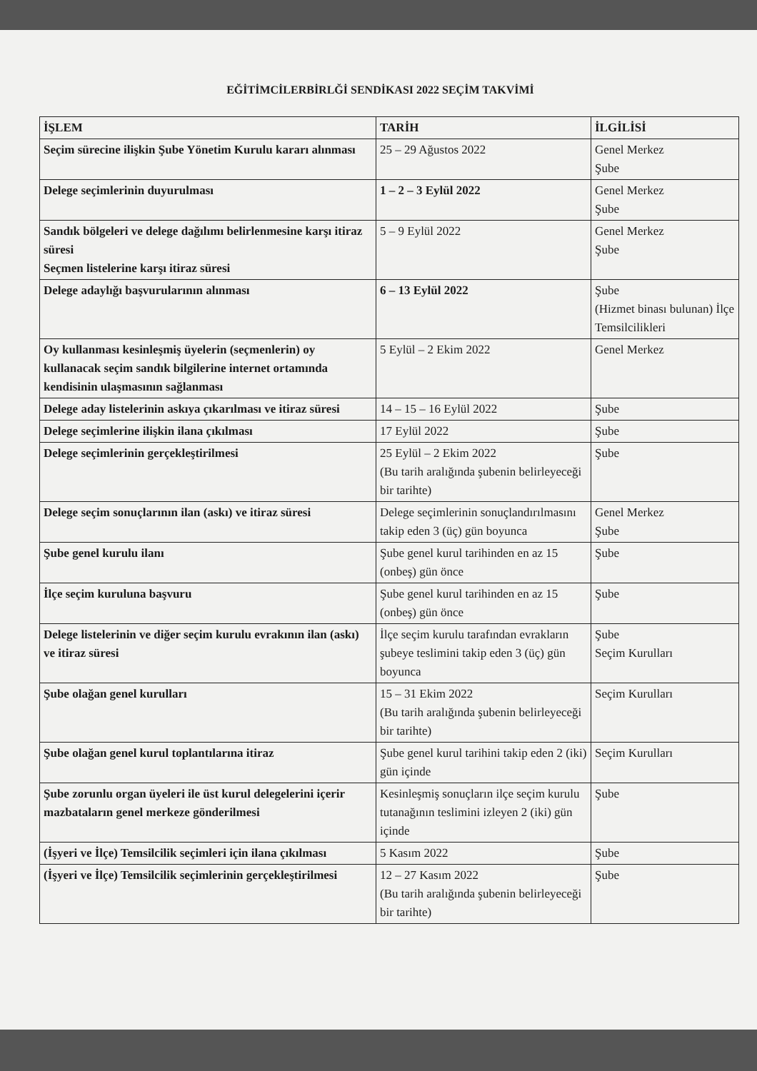EĞİTİMCİLERBİRLĞİ SENDİKASI 2022 SEÇİM TAKVİMİ
| İŞLEM | TARİH | İLGİLİSİ |
| --- | --- | --- |
| Seçim sürecine ilişkin Şube Yönetim Kurulu kararı alınması | 25 – 29 Ağustos 2022 | Genel Merkez Şube |
| Delege seçimlerinin duyurulması | 1 – 2 – 3 Eylül 2022 | Genel Merkez Şube |
| Sandık bölgeleri ve delege dağılımı belirlenmesine karşı itiraz süresi Seçmen listelerine karşı itiraz süresi | 5 – 9 Eylül 2022 | Genel Merkez Şube |
| Delege adaylığı başvurularının alınması | 6 – 13 Eylül 2022 | Şube (Hizmet binası bulunan) İlçe Temsilcilikleri |
| Oy kullanması kesinleşmiş üyelerin (seçmenlerin) oy kullanacak seçim sandık bilgilerine internet ortamında kendisinin ulaşmasının sağlanması | 5 Eylül – 2 Ekim 2022 | Genel Merkez |
| Delege aday listelerinin askıya çıkarılması ve itiraz süresi | 14 – 15 – 16 Eylül 2022 | Şube |
| Delege seçimlerine ilişkin ilana çıkılması | 17 Eylül 2022 | Şube |
| Delege seçimlerinin gerçekleştirilmesi | 25 Eylül – 2 Ekim 2022 (Bu tarih aralığında şubenin belirleyeceği bir tarihte) | Şube |
| Delege seçim sonuçlarının ilan (askı) ve itiraz süresi | Delege seçimlerinin sonuçlandırılmasını takip eden 3 (üç) gün boyunca | Genel Merkez Şube |
| Şube genel kurulu ilanı | Şube genel kurul tarihinden en az 15 (onbeş) gün önce | Şube |
| İlçe seçim kuruluna başvuru | Şube genel kurul tarihinden en az 15 (onbeş) gün önce | Şube |
| Delege listelerinin ve diğer seçim kurulu evrakının ilan (askı) ve itiraz süresi | İlçe seçim kurulu tarafından evrakların şubeye teslimini takip eden 3 (üç) gün boyunca | Şube Seçim Kurulları |
| Şube olağan genel kurulları | 15 – 31 Ekim 2022 (Bu tarih aralığında şubenin belirleyeceği bir tarihte) | Seçim Kurulları |
| Şube olağan genel kurul toplantılarına itiraz | Şube genel kurul tarihini takip eden 2 (iki) gün içinde | Seçim Kurulları |
| Şube zorunlu organ üyeleri ile üst kurul delegelerini içerir mazbataların genel merkeze gönderilmesi | Kesinleşmiş sonuçların ilçe seçim kurulu tutanağının teslimini izleyen 2 (iki) gün içinde | Şube |
| (İşyeri ve İlçe) Temsilcilik seçimleri için ilana çıkılması | 5 Kasım 2022 | Şube |
| (İşyeri ve İlçe) Temsilcilik seçimlerinin gerçekleştirilmesi | 12 – 27 Kasım 2022 (Bu tarih aralığında şubenin belirleyeceği bir tarihte) | Şube |